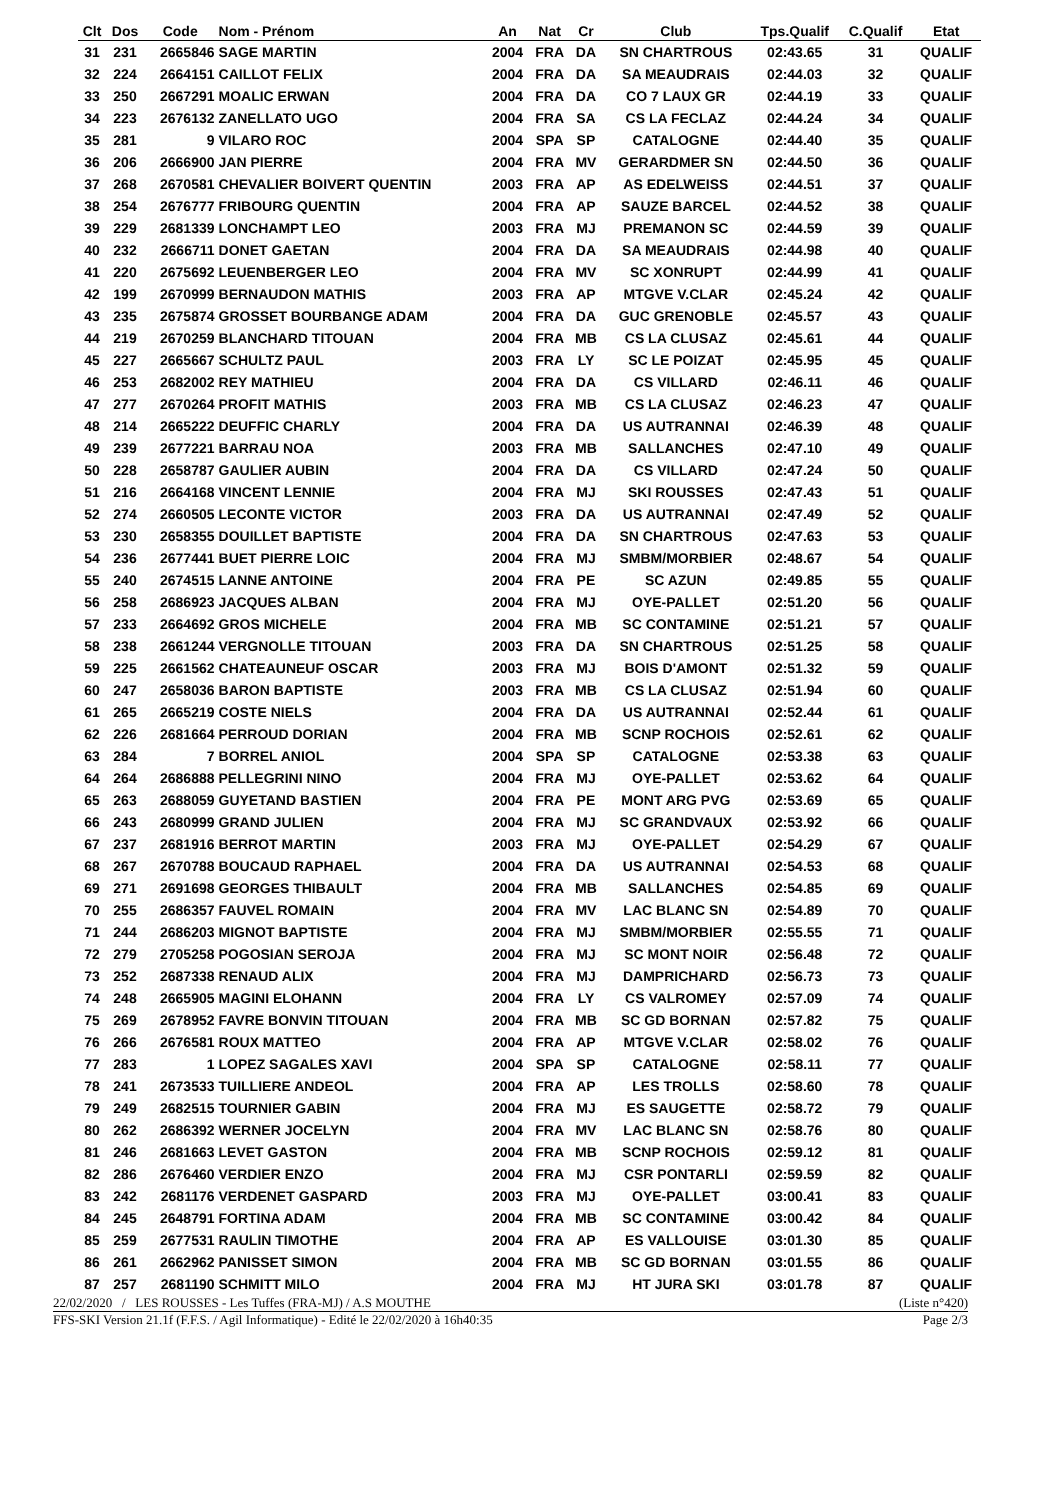| Clt | Dos | Code | Nom - Prénom | An | Nat | Cr | Club | Tps.Qualif | C.Qualif | Etat |
| --- | --- | --- | --- | --- | --- | --- | --- | --- | --- | --- |
| 31 | 231 | 2665846 | SAGE MARTIN | 2004 | FRA | DA | SN CHARTROUS | 02:43.65 | 31 | QUALIF |
| 32 | 224 | 2664151 | CAILLOT FELIX | 2004 | FRA | DA | SA MEAUDRAIS | 02:44.03 | 32 | QUALIF |
| 33 | 250 | 2667291 | MOALIC ERWAN | 2004 | FRA | DA | CO 7 LAUX GR | 02:44.19 | 33 | QUALIF |
| 34 | 223 | 2676132 | ZANELLATO UGO | 2004 | FRA | SA | CS LA FECLAZ | 02:44.24 | 34 | QUALIF |
| 35 | 281 | 9 | VILARO ROC | 2004 | SPA | SP | CATALOGNE | 02:44.40 | 35 | QUALIF |
| 36 | 206 | 2666900 | JAN PIERRE | 2004 | FRA | MV | GERARDMER SN | 02:44.50 | 36 | QUALIF |
| 37 | 268 | 2670581 | CHEVALIER BOIVERT QUENTIN | 2003 | FRA | AP | AS EDELWEISS | 02:44.51 | 37 | QUALIF |
| 38 | 254 | 2676777 | FRIBOURG QUENTIN | 2004 | FRA | AP | SAUZE BARCEL | 02:44.52 | 38 | QUALIF |
| 39 | 229 | 2681339 | LONCHAMPT LEO | 2003 | FRA | MJ | PREMANON SC | 02:44.59 | 39 | QUALIF |
| 40 | 232 | 2666711 | DONET GAETAN | 2004 | FRA | DA | SA MEAUDRAIS | 02:44.98 | 40 | QUALIF |
| 41 | 220 | 2675692 | LEUENBERGER LEO | 2004 | FRA | MV | SC XONRUPT | 02:44.99 | 41 | QUALIF |
| 42 | 199 | 2670999 | BERNAUDON MATHIS | 2003 | FRA | AP | MTGVE V.CLAR | 02:45.24 | 42 | QUALIF |
| 43 | 235 | 2675874 | GROSSET BOURBANGE ADAM | 2004 | FRA | DA | GUC GRENOBLE | 02:45.57 | 43 | QUALIF |
| 44 | 219 | 2670259 | BLANCHARD TITOUAN | 2004 | FRA | MB | CS LA CLUSAZ | 02:45.61 | 44 | QUALIF |
| 45 | 227 | 2665667 | SCHULTZ PAUL | 2003 | FRA | LY | SC LE POIZAT | 02:45.95 | 45 | QUALIF |
| 46 | 253 | 2682002 | REY MATHIEU | 2004 | FRA | DA | CS VILLARD | 02:46.11 | 46 | QUALIF |
| 47 | 277 | 2670264 | PROFIT MATHIS | 2003 | FRA | MB | CS LA CLUSAZ | 02:46.23 | 47 | QUALIF |
| 48 | 214 | 2665222 | DEUFFIC CHARLY | 2004 | FRA | DA | US AUTRANNAI | 02:46.39 | 48 | QUALIF |
| 49 | 239 | 2677221 | BARRAU NOA | 2003 | FRA | MB | SALLANCHES | 02:47.10 | 49 | QUALIF |
| 50 | 228 | 2658787 | GAULIER AUBIN | 2004 | FRA | DA | CS VILLARD | 02:47.24 | 50 | QUALIF |
| 51 | 216 | 2664168 | VINCENT LENNIE | 2004 | FRA | MJ | SKI ROUSSES | 02:47.43 | 51 | QUALIF |
| 52 | 274 | 2660505 | LECONTE VICTOR | 2003 | FRA | DA | US AUTRANNAI | 02:47.49 | 52 | QUALIF |
| 53 | 230 | 2658355 | DOUILLET BAPTISTE | 2004 | FRA | DA | SN CHARTROUS | 02:47.63 | 53 | QUALIF |
| 54 | 236 | 2677441 | BUET PIERRE LOIC | 2004 | FRA | MJ | SMBM/MORBIER | 02:48.67 | 54 | QUALIF |
| 55 | 240 | 2674515 | LANNE ANTOINE | 2004 | FRA | PE | SC AZUN | 02:49.85 | 55 | QUALIF |
| 56 | 258 | 2686923 | JACQUES ALBAN | 2004 | FRA | MJ | OYE-PALLET | 02:51.20 | 56 | QUALIF |
| 57 | 233 | 2664692 | GROS MICHELE | 2004 | FRA | MB | SC CONTAMINE | 02:51.21 | 57 | QUALIF |
| 58 | 238 | 2661244 | VERGNOLLE TITOUAN | 2003 | FRA | DA | SN CHARTROUS | 02:51.25 | 58 | QUALIF |
| 59 | 225 | 2661562 | CHATEAUNEUF OSCAR | 2003 | FRA | MJ | BOIS D'AMONT | 02:51.32 | 59 | QUALIF |
| 60 | 247 | 2658036 | BARON BAPTISTE | 2003 | FRA | MB | CS LA CLUSAZ | 02:51.94 | 60 | QUALIF |
| 61 | 265 | 2665219 | COSTE NIELS | 2004 | FRA | DA | US AUTRANNAI | 02:52.44 | 61 | QUALIF |
| 62 | 226 | 2681664 | PERROUD DORIAN | 2004 | FRA | MB | SCNP ROCHOIS | 02:52.61 | 62 | QUALIF |
| 63 | 284 | 7 | BORREL ANIOL | 2004 | SPA | SP | CATALOGNE | 02:53.38 | 63 | QUALIF |
| 64 | 264 | 2686888 | PELLEGRINI NINO | 2004 | FRA | MJ | OYE-PALLET | 02:53.62 | 64 | QUALIF |
| 65 | 263 | 2688059 | GUYETAND BASTIEN | 2004 | FRA | PE | MONT ARG PVG | 02:53.69 | 65 | QUALIF |
| 66 | 243 | 2680999 | GRAND JULIEN | 2004 | FRA | MJ | SC GRANDVAUX | 02:53.92 | 66 | QUALIF |
| 67 | 237 | 2681916 | BERROT MARTIN | 2003 | FRA | MJ | OYE-PALLET | 02:54.29 | 67 | QUALIF |
| 68 | 267 | 2670788 | BOUCAUD RAPHAEL | 2004 | FRA | DA | US AUTRANNAI | 02:54.53 | 68 | QUALIF |
| 69 | 271 | 2691698 | GEORGES THIBAULT | 2004 | FRA | MB | SALLANCHES | 02:54.85 | 69 | QUALIF |
| 70 | 255 | 2686357 | FAUVEL ROMAIN | 2004 | FRA | MV | LAC BLANC SN | 02:54.89 | 70 | QUALIF |
| 71 | 244 | 2686203 | MIGNOT BAPTISTE | 2004 | FRA | MJ | SMBM/MORBIER | 02:55.55 | 71 | QUALIF |
| 72 | 279 | 2705258 | POGOSIAN SEROJA | 2004 | FRA | MJ | SC MONT NOIR | 02:56.48 | 72 | QUALIF |
| 73 | 252 | 2687338 | RENAUD ALIX | 2004 | FRA | MJ | DAMPRICHARD | 02:56.73 | 73 | QUALIF |
| 74 | 248 | 2665905 | MAGINI ELOHANN | 2004 | FRA | LY | CS VALROMEY | 02:57.09 | 74 | QUALIF |
| 75 | 269 | 2678952 | FAVRE BONVIN TITOUAN | 2004 | FRA | MB | SC GD BORNAN | 02:57.82 | 75 | QUALIF |
| 76 | 266 | 2676581 | ROUX MATTEO | 2004 | FRA | AP | MTGVE V.CLAR | 02:58.02 | 76 | QUALIF |
| 77 | 283 | 1 | LOPEZ SAGALES XAVI | 2004 | SPA | SP | CATALOGNE | 02:58.11 | 77 | QUALIF |
| 78 | 241 | 2673533 | TUILLIERE ANDEOL | 2004 | FRA | AP | LES TROLLS | 02:58.60 | 78 | QUALIF |
| 79 | 249 | 2682515 | TOURNIER GABIN | 2004 | FRA | MJ | ES SAUGETTE | 02:58.72 | 79 | QUALIF |
| 80 | 262 | 2686392 | WERNER JOCELYN | 2004 | FRA | MV | LAC BLANC SN | 02:58.76 | 80 | QUALIF |
| 81 | 246 | 2681663 | LEVET GASTON | 2004 | FRA | MB | SCNP ROCHOIS | 02:59.12 | 81 | QUALIF |
| 82 | 286 | 2676460 | VERDIER ENZO | 2004 | FRA | MJ | CSR PONTARLI | 02:59.59 | 82 | QUALIF |
| 83 | 242 | 2681176 | VERDENET GASPARD | 2003 | FRA | MJ | OYE-PALLET | 03:00.41 | 83 | QUALIF |
| 84 | 245 | 2648791 | FORTINA ADAM | 2004 | FRA | MB | SC CONTAMINE | 03:00.42 | 84 | QUALIF |
| 85 | 259 | 2677531 | RAULIN TIMOTHE | 2004 | FRA | AP | ES VALLOUISE | 03:01.30 | 85 | QUALIF |
| 86 | 261 | 2662962 | PANISSET SIMON | 2004 | FRA | MB | SC GD BORNAN | 03:01.55 | 86 | QUALIF |
| 87 | 257 | 2681190 | SCHMITT MILO | 2004 | FRA | MJ | HT JURA SKI | 03:01.78 | 87 | QUALIF |
22/02/2020 / LES ROUSSES - Les Tuffes (FRA-MJ) / A.S MOUTHE (Liste n°420)
FFS-SKI Version 21.1f (F.F.S. / Agil Informatique) - Edité le 22/02/2020 à 16h40:35 Page 2/3